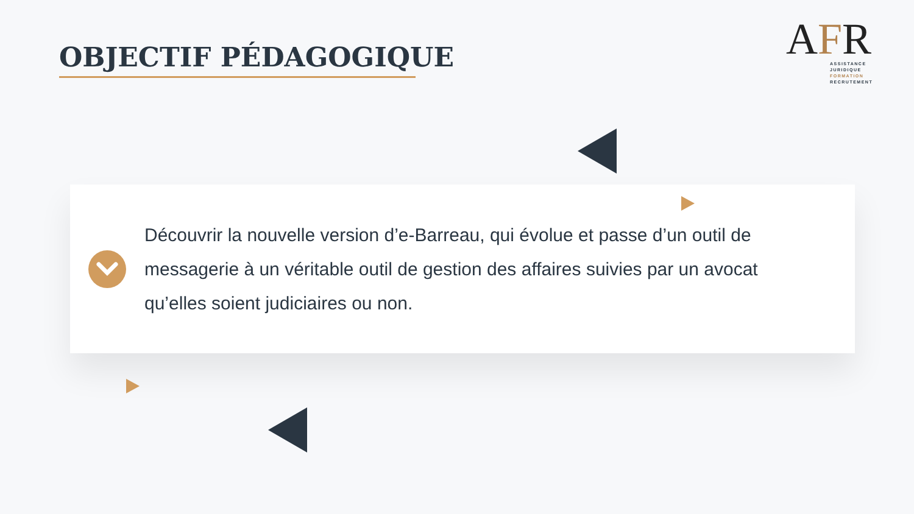OBJECTIF PÉDAGOGIQUE
AFR
ASSISTANCE JURIDIQUE
FORMATION
RECRUTEMENT
Découvrir la nouvelle version d’e-Barreau, qui évolue et passe d’un outil de messagerie à un véritable outil de gestion des affaires suivies par un avocat qu’elles soient judiciaires ou non.